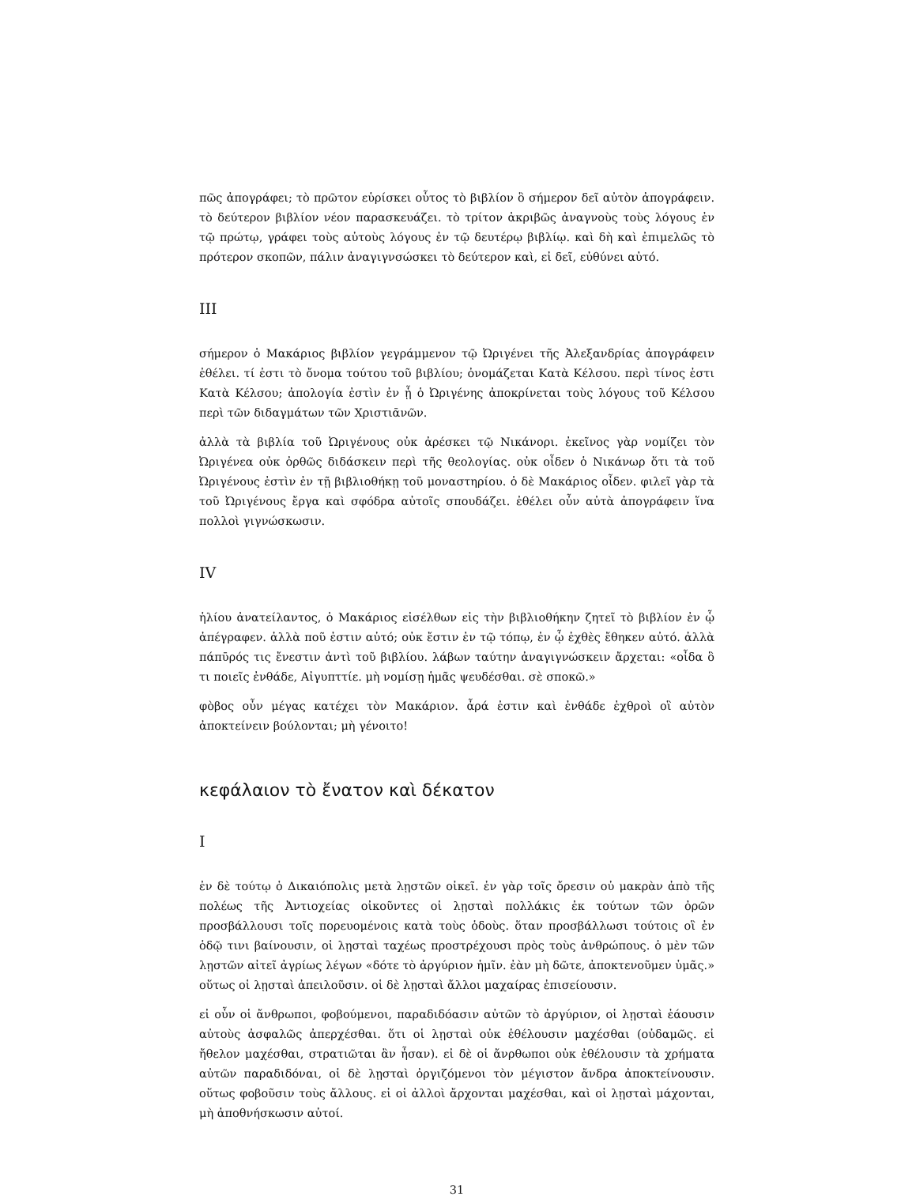πῶς ἀπογράφει; τὸ πρῶτον εὑρίσκει οὗτος τὸ βιβλίον ὃ σήμερον δεῖ αὐτὸν ἀπογράφειν. τὸ δεύτερον βιβλίον νέον παρασκευάζει. τὸ τρίτον ἀκριβῶς ἀναγνοὺς τοὺς λόγους ἐν τῷ πρώτῳ, γράφει τοὺς αὐτοὺς λόγους ἐν τῷ δευτέρῳ βιβλίῳ. καὶ δὴ καὶ ἐπιμελῶς τὸ πρότερον σκοπῶν, πάλιν ἀναγιγνσώσκει τὸ δεύτερον καὶ, εἰ δεῖ, εὐθύνει αὐτό.
III
σήμερον ὁ Μακάριος βιβλίον γεγράμμενον τῷ Ὠριγένει τῆς Ἀλεξανδρίας ἀπογράφειν ἐθέλει. τί ἐστι τὸ ὄνομα τούτου τοῦ βιβλίου; ὀνομάζεται Κατὰ Κέλσου. περὶ τίνος ἐστι Κατὰ Κέλσου; ἀπολογία ἐστὶν ἐν ᾗ ὁ Ὠριγένης ἀποκρίνεται τοὺς λόγους τοῦ Κέλσου περὶ τῶν διδαγμάτων τῶν Χριστιᾱνῶν.
ἀλλὰ τὰ βιβλία τοῦ Ὠριγένους οὐκ ἀρέσκει τῷ Νικάνορι. ἐκεῖνος γὰρ νομίζει τὸν Ὠριγένεα οὐκ ὀρθῶς διδάσκειν περὶ τῆς θεολογίας. οὐκ οἶδεν ὁ Νικάνωρ ὅτι τὰ τοῦ Ὠριγένους ἐστὶν ἐν τῇ βιβλιοθήκῃ τοῦ μοναστηρίου. ὁ δὲ Μακάριος οἶδεν. φιλεῖ γὰρ τὰ τοῦ Ὠριγένους ἔργα καὶ σφόδρα αὐτοῖς σπουδάζει. ἐθέλει οὖν αὐτὰ ἀπογράφειν ἵνα πολλοὶ γιγνώσκωσιν.
IV
ἡλίου ἀνατείλαντος, ὁ Μακάριος εἰσέλθων εἰς τὴν βιβλιοθήκην ζητεῖ τὸ βιβλίον ἐν ᾧ ἀπέγραφεν. ἀλλὰ ποῦ ἐστιν αὐτό; οὐκ ἔστιν ἐν τῷ τόπῳ, ἐν ᾧ ἐχθὲς ἔθηκεν αὐτό. ἀλλὰ πάπῡρός τις ἔνεστιν ἀντὶ τοῦ βιβλίου. λάβων ταύτην ἀναγιγνώσκειν ἄρχεται: «οἶδα ὃ τι ποιεῖς ἐνθάδε, Αἰγυπττίε. μὴ νομίσῃ ἡμᾶς ψευδέσθαι. σὲ σποκῶ.»
φὸβος οὖν μέγας κατέχει τὸν Μακάριον. ἆρά ἐστιν καὶ ἐνθάδε ἐχθροὶ οἳ αὐτὸν ἀποκτείνειν βούλονται; μὴ γένοιτο!
κεφάλαιον τὸ ἔνατον καὶ δέκατον
I
ἐν δὲ τούτῳ ὁ Δικαιόπολις μετὰ λῃστῶν οἰκεῖ. ἐν γὰρ τοῖς ὄρεσιν οὐ μακρὰν ἀπὸ τῆς πολέως τῆς Ἀντιοχείας οἰκοῦντες οἱ λῃσταὶ πολλάκις ἐκ τούτων τῶν ὀρῶν προσβάλλουσι τοῖς πορευομένοις κατὰ τοὺς ὁδοὺς. ὅταν προσβάλλωσι τούτοις οἳ ἐν ὁδῷ τινι βαίνουσιν, οἱ λῃσταὶ ταχέως προστρέχουσι πρὸς τοὺς ἀνθρώπους. ὁ μὲν τῶν λῃστῶν αἰτεῖ ἀγρίως λέγων «δότε τὸ ἀργύριον ἡμῖν. ἐὰν μὴ δῶτε, ἀποκτενοῦμεν ὑμᾶς.» οὕτως οἱ λῃσταὶ ἀπειλοῦσιν. οἱ δὲ λῃσταὶ ἄλλοι μαχαίρας ἐπισείουσιν.
εἰ οὖν οἱ ἄνθρωποι, φοβούμενοι, παραδιδόασιν αὐτῶν τὸ ἀργύριον, οἱ λῃσταὶ ἐάουσιν αὐτοὺς ἀσφαλῶς ἀπερχέσθαι. ὅτι οἱ λῃσταὶ οὐκ ἐθέλουσιν μαχέσθαι (οὐδαμῶς. εἰ ἤθελον μαχέσθαι, στρατιῶται ἂν ἦσαν). εἰ δὲ οἱ ἄνρθωποι οὐκ ἐθέλουσιν τὰ χρήματα αὐτῶν παραδιδόναι, οἱ δὲ λῃσταὶ ὀργιζόμενοι τὸν μέγιστον ἄνδρα ἀποκτείνουσιν. οὕτως φοβοῦσιν τοὺς ἄλλους. εἰ οἱ ἀλλοὶ ἄρχονται μαχέσθαι, καὶ οἱ λῃσταὶ μάχονται, μὴ ἀποθνήσκωσιν αὐτοί.
31